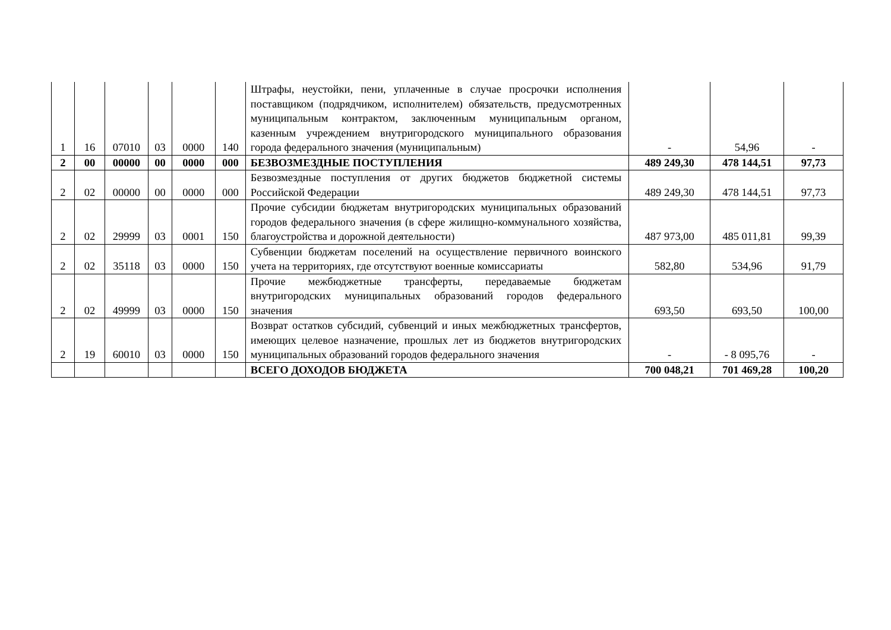| 1 | 16 | 07010 | 03 | 0000 | 140 | Штрафы, неустойки, пени, уплаченные в случае просрочки исполнения поставщиком (подрядчиком, исполнителем) обязательств, предусмотренных муниципальным контрактом, заключенным муниципальным органом, казенным учреждением внутригородского муниципального образования города федерального значения (муниципальным) | - | 54,96 | - |
| 2 | 00 | 00000 | 00 | 0000 | 000 | БЕЗВОЗМЕЗДНЫЕ ПОСТУПЛЕНИЯ | 489 249,30 | 478 144,51 | 97,73 |
| 2 | 02 | 00000 | 00 | 0000 | 000 | Безвозмездные поступления от других бюджетов бюджетной системы Российской Федерации | 489 249,30 | 478 144,51 | 97,73 |
| 2 | 02 | 29999 | 03 | 0001 | 150 | Прочие субсидии бюджетам внутригородских муниципальных образований городов федерального значения (в сфере жилищно-коммунального хозяйства, благоустройства и дорожной деятельности) | 487 973,00 | 485 011,81 | 99,39 |
| 2 | 02 | 35118 | 03 | 0000 | 150 | Субвенции бюджетам поселений на осуществление первичного воинского учета на территориях, где отсутствуют военные комиссариаты | 582,80 | 534,96 | 91,79 |
| 2 | 02 | 49999 | 03 | 0000 | 150 | Прочие межбюджетные трансферты, передаваемые бюджетам внутригородских муниципальных образований городов федерального значения | 693,50 | 693,50 | 100,00 |
| 2 | 19 | 60010 | 03 | 0000 | 150 | Возврат остатков субсидий, субвенций и иных межбюджетных трансфертов, имеющих целевое назначение, прошлых лет из бюджетов внутригородских муниципальных образований городов федерального значения | - | - 8 095,76 | - |
| | | | | | | ВСЕГО ДОХОДОВ БЮДЖЕТА | 700 048,21 | 701 469,28 | 100,20 |